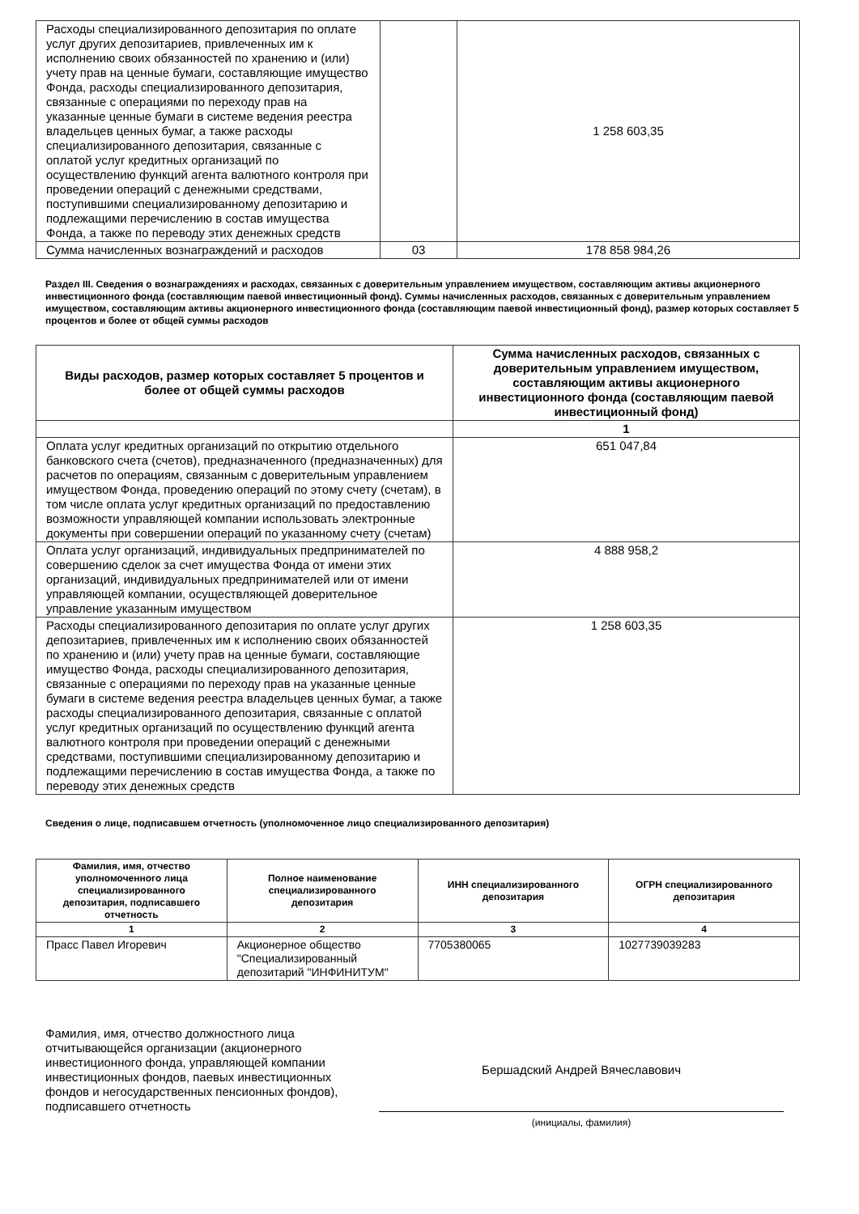| Расходы специализированного депозитария по оплате услуг других депозитариев, привлеченных им к исполнению своих обязанностей по хранению и (или) учету прав на ценные бумаги, составляющие имущество Фонда, расходы специализированного депозитария, связанные с операциями по переходу прав на указанные ценные бумаги в системе ведения реестра владельцев ценных бумаг, а также расходы специализированного депозитария, связанные с оплатой услуг кредитных организаций по осуществлению функций агента валютного контроля при проведении операций с денежными средствами, поступившими специализированному депозитарию и подлежащими перечислению в состав имущества Фонда, а также по переводу этих денежных средств | | 1 258 603,35 |
| Сумма начисленных вознаграждений и расходов | 03 | 178 858 984,26 |
Раздел III. Сведения о вознаграждениях и расходах, связанных с доверительным управлением имуществом, составляющим активы акционерного инвестиционного фонда (составляющим паевой инвестиционный фонд). Суммы начисленных расходов, связанных с доверительным управлением имуществом, составляющим активы акционерного инвестиционного фонда (составляющим паевой инвестиционный фонд), размер которых составляет 5 процентов и более от общей суммы расходов
| Виды расходов, размер которых составляет 5 процентов и более от общей суммы расходов | Сумма начисленных расходов, связанных с доверительным управлением имуществом, составляющим активы акционерного инвестиционного фонда (составляющим паевой инвестиционный фонд) |
| --- | --- |
| | 1 |
| Оплата услуг кредитных организаций по открытию отдельного банковского счета (счетов), предназначенного (предназначенных) для расчетов по операциям, связанным с доверительным управлением имуществом Фонда, проведению операций по этому счету (счетам), в том числе оплата услуг кредитных организаций по предоставлению возможности управляющей компании использовать электронные документы при совершении операций по указанному счету (счетам) | 651 047,84 |
| Оплата услуг организаций, индивидуальных предпринимателей по совершению сделок за счет имущества Фонда от имени этих организаций, индивидуальных предпринимателей или от имени управляющей компании, осуществляющей доверительное управление указанным имуществом | 4 888 958,2 |
| Расходы специализированного депозитария по оплате услуг других депозитариев, привлеченных им к исполнению своих обязанностей по хранению и (или) учету прав на ценные бумаги, составляющие имущество Фонда, расходы специализированного депозитария, связанные с операциями по переходу прав на указанные ценные бумаги в системе ведения реестра владельцев ценных бумаг, а также расходы специализированного депозитария, связанные с оплатой услуг кредитных организаций по осуществлению функций агента валютного контроля при проведении операций с денежными средствами, поступившими специализированному депозитарию и подлежащими перечислению в состав имущества Фонда, а также по переводу этих денежных средств | 1 258 603,35 |
Сведения о лице, подписавшем отчетность (уполномоченное лицо специализированного депозитария)
| Фамилия, имя, отчество уполномоченного лица специализированного депозитария, подписавшего отчетность | Полное наименование специализированного депозитария | ИНН специализированного депозитария | ОГРН специализированного депозитария |
| --- | --- | --- | --- |
| 1 | 2 | 3 | 4 |
| Прасс Павел Игоревич | Акционерное общество "Специализированный депозитарий "ИНФИНИТУМ" | 7705380065 | 1027739039283 |
Фамилия, имя, отчество должностного лица отчитывающейся организации (акционерного инвестиционного фонда, управляющей компании инвестиционных фондов, паевых инвестиционных фондов и негосударственных пенсионных фондов), подписавшего отчетность
Бершадский Андрей Вячеславович
(инициалы, фамилия)